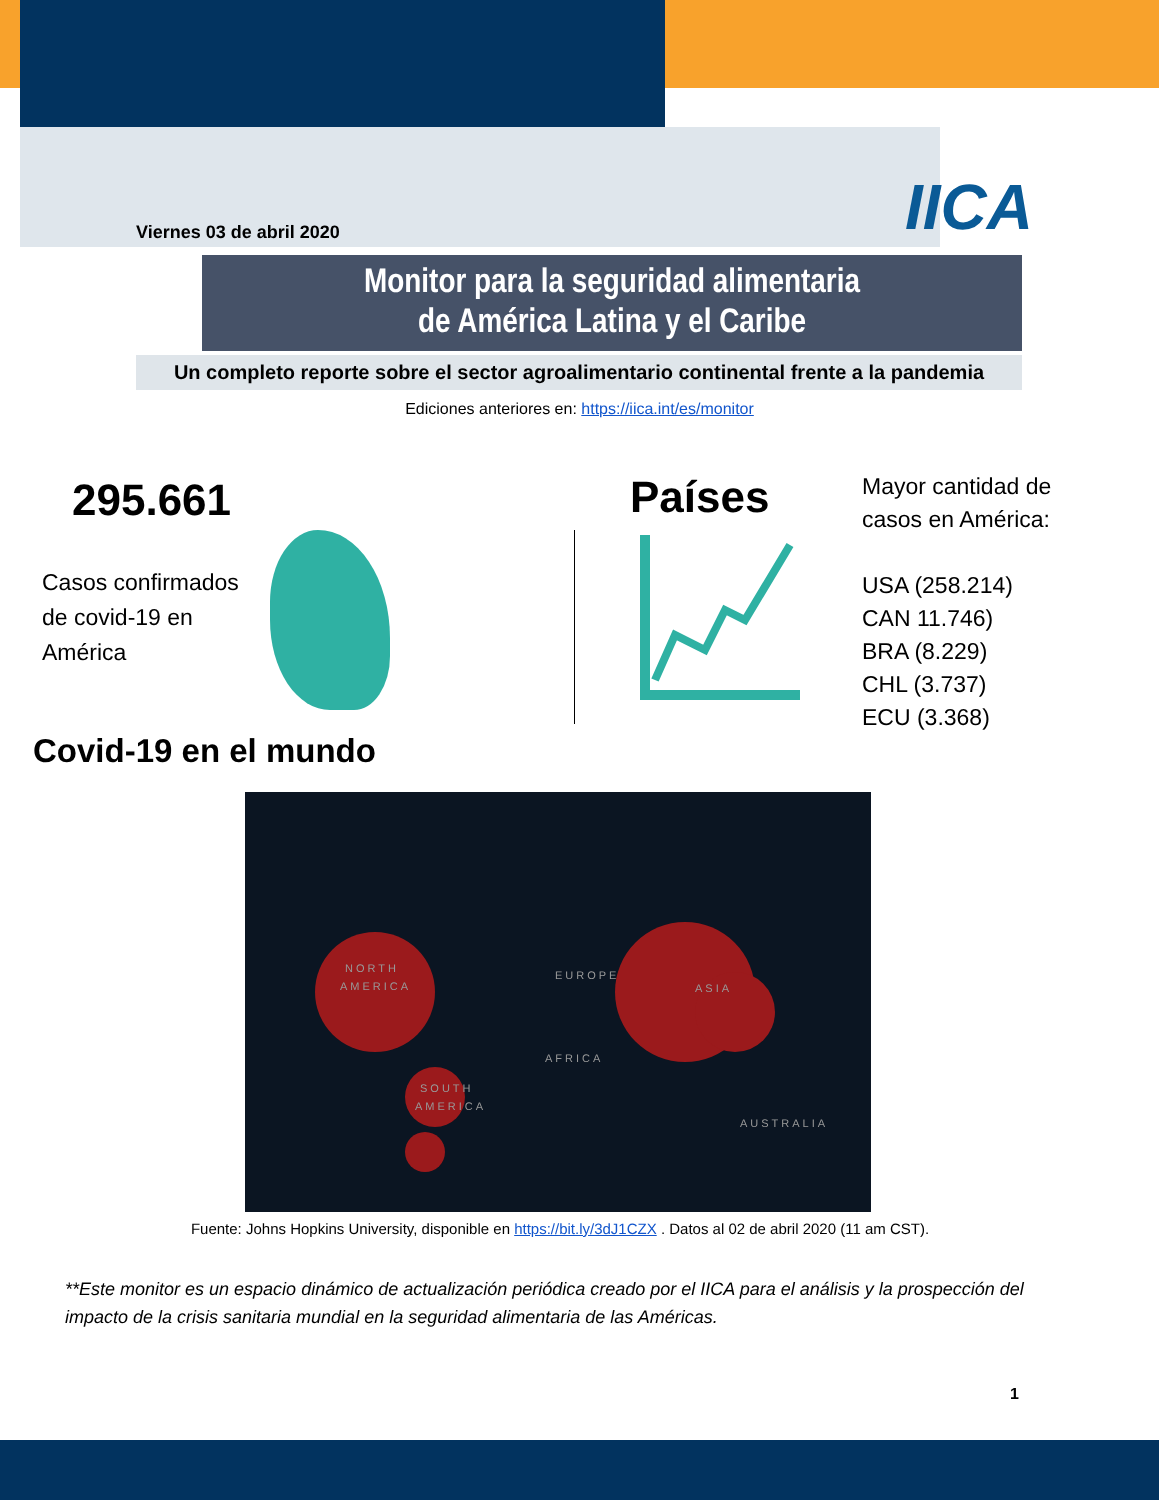Viernes 03 de abril 2020 IICA
Monitor para la seguridad alimentaria
de América Latina y el Caribe
Un completo reporte sobre el sector agroalimentario continental frente a la pandemia
Ediciones anteriores en: https://iica.int/es/monitor
295.661
Casos confirmados
de covid-19 en
América
Países
Mayor cantidad de
casos en América:
USA (258.214)
CAN 11.746)
BRA (8.229)
CHL (3.737)
ECU (3.368)
Covid-19 en el mundo
NORTH
AMERICA
EUROPE
ASIA
AFRICA
SOUTH
AMERICA
AUSTRALIA
Fuente: Johns Hopkins University, disponible en https://bit.ly/3dJ1CZX . Datos al 02 de abril 2020 (11 am CST).
**Este monitor es un espacio dinámico de actualización periódica creado por el IICA para el análisis y la prospección del impacto de la crisis sanitaria mundial en la seguridad alimentaria de las Américas.
1